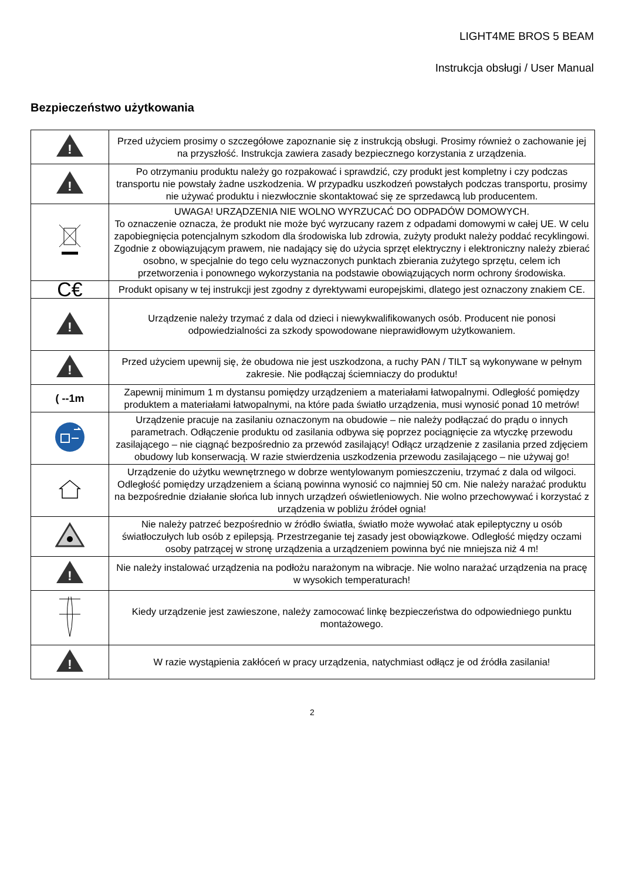LIGHT4ME BROS 5 BEAM
Instrukcja obsługi / User Manual
Bezpieczeństwo użytkowania
| ! | Przed użyciem prosimy o szczegółowe zapoznanie się z instrukcją obsługi. Prosimy również o zachowanie jej na przyszłość. Instrukcja zawiera zasady bezpiecznego korzystania z urządzenia. |
| ! | Po otrzymaniu produktu należy go rozpakować i sprawdzić, czy produkt jest kompletny i czy podczas transportu nie powstały żadne uszkodzenia. W przypadku uszkodzeń powstałych podczas transportu, prosimy nie używać produktu i niezwłocznie skontaktować się ze sprzedawcą lub producentem. |
| | UWAGA! URZĄDZENIA NIE WOLNO WYRZUCAĆ DO ODPADÓW DOMOWYCH. To oznaczenie oznacza, że produkt nie może być wyrzucany razem z odpadami domowymi w całej UE. W celu zapobiegnięcia potencjalnym szkodom dla środowiska lub zdrowia, zużyty produkt należy poddać recyklingowi. Zgodnie z obowiązującym prawem, nie nadający się do użycia sprzęt elektryczny i elektroniczny należy zbierać osobno, w specjalnie do tego celu wyznaczonych punktach zbierania zużytego sprzętu, celem ich przetworzenia i ponownego wykorzystania na podstawie obowiązujących norm ochrony środowiska. |
| C€ | Produkt opisany w tej instrukcji jest zgodny z dyrektywami europejskimi, dlatego jest oznaczony znakiem CE. |
| ! | Urządzenie należy trzymać z dala od dzieci i niewykwalifikowanych osób. Producent nie ponosi odpowiedzialności za szkody spowodowane nieprawidłowym użytkowaniem. |
| ! | Przed użyciem upewnij się, że obudowa nie jest uszkodzona, a ruchy PAN / TILT są wykonywane w pełnym zakresie. Nie podłączaj ściemniaczy do produktu! |
| ( --1m | Zapewnij minimum 1 m dystansu pomiędzy urządzeniem a materiałami łatwopalnymi. Odległość pomiędzy produktem a materiałami łatwopalnymi, na które pada światło urządzenia, musi wynosić ponad 10 metrów! |
| | Urządzenie pracuje na zasilaniu oznaczonym na obudowie – nie należy podłączać do prądu o innych parametrach. Odłączenie produktu od zasilania odbywa się poprzez pociągnięcie za wtyczkę przewodu zasilającego – nie ciągnąć bezpośrednio za przewód zasilający! Odłącz urządzenie z zasilania przed zdjęciem obudowy lub konserwacją. W razie stwierdzenia uszkodzenia przewodu zasilającego – nie używaj go! |
| | Urządzenie do użytku wewnętrznego w dobrze wentylowanym pomieszczeniu, trzymać z dala od wilgoci. Odległość pomiędzy urządzeniem a ścianą powinna wynosić co najmniej 50 cm. Nie należy narażać produktu na bezpośrednie działanie słońca lub innych urządzeń oświetleniowych. Nie wolno przechowywać i korzystać z urządzenia w pobliżu źródeł ognia! |
| | Nie należy patrzeć bezpośrednio w źródło światła, światło może wywołać atak epileptyczny u osób światłoczułych lub osób z epilepsją. Przestrzeganie tej zasady jest obowiązkowe. Odległość między oczami osoby patrzącej w stronę urządzenia a urządzeniem powinna być nie mniejsza niż 4 m! |
| ! | Nie należy instalować urządzenia na podłożu narażonym na wibracje. Nie wolno narażać urządzenia na pracę w wysokich temperaturach! |
| | Kiedy urządzenie jest zawieszone, należy zamocować linkę bezpieczeństwa do odpowiedniego punktu montażowego. |
| ! | W razie wystąpienia zakłóceń w pracy urządzenia, natychmiast odłącz je od źródła zasilania! |
2